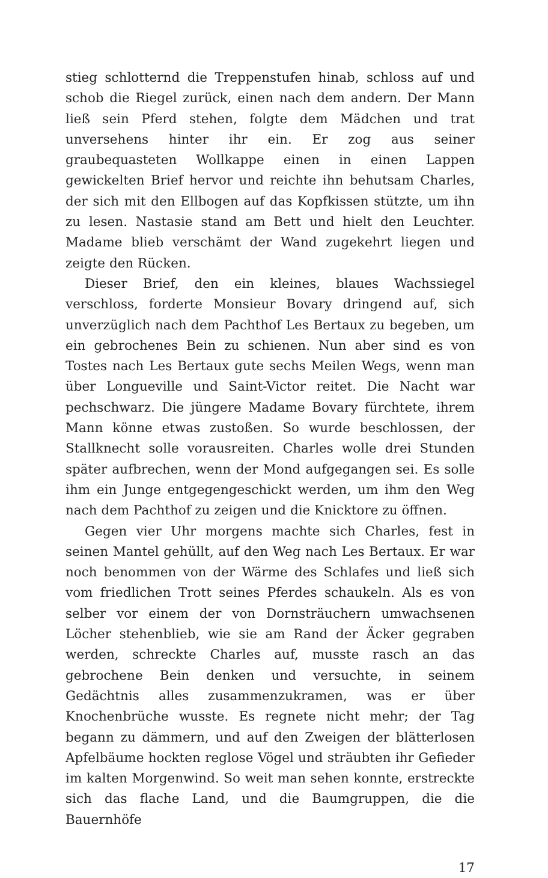stieg schlotternd die Treppenstufen hinab, schloss auf und schob die Riegel zurück, einen nach dem andern. Der Mann ließ sein Pferd stehen, folgte dem Mädchen und trat unversehens hinter ihr ein. Er zog aus seiner graubequasteten Wollkappe einen in einen Lappen gewickelten Brief hervor und reichte ihn behutsam Charles, der sich mit den Ellbogen auf das Kopfkissen stützte, um ihn zu lesen. Nastasie stand am Bett und hielt den Leuchter. Madame blieb verschämt der Wand zugekehrt liegen und zeigte den Rücken.
Dieser Brief, den ein kleines, blaues Wachssiegel verschloss, forderte Monsieur Bovary dringend auf, sich unverzüglich nach dem Pachthof Les Bertaux zu begeben, um ein gebrochenes Bein zu schienen. Nun aber sind es von Tostes nach Les Bertaux gute sechs Meilen Wegs, wenn man über Longueville und Saint-Victor reitet. Die Nacht war pechschwarz. Die jüngere Madame Bovary fürchtete, ihrem Mann könne etwas zustoßen. So wurde beschlossen, der Stallknecht solle vorausreiten. Charles wolle drei Stunden später aufbrechen, wenn der Mond aufgegangen sei. Es solle ihm ein Junge entgegengeschickt werden, um ihm den Weg nach dem Pachthof zu zeigen und die Knicktore zu öffnen.
Gegen vier Uhr morgens machte sich Charles, fest in seinen Mantel gehüllt, auf den Weg nach Les Bertaux. Er war noch benommen von der Wärme des Schlafes und ließ sich vom friedlichen Trott seines Pferdes schaukeln. Als es von selber vor einem der von Dornsträuchern umwachsenen Löcher stehenblieb, wie sie am Rand der Äcker gegraben werden, schreckte Charles auf, musste rasch an das gebrochene Bein denken und versuchte, in seinem Gedächtnis alles zusammenzukramen, was er über Knochenbrüche wusste. Es regnete nicht mehr; der Tag begann zu dämmern, und auf den Zweigen der blätterlosen Apfelbäume hockten reglose Vögel und sträubten ihr Gefieder im kalten Morgenwind. So weit man sehen konnte, erstreckte sich das flache Land, und die Baumgruppen, die die Bauernhöfe
17